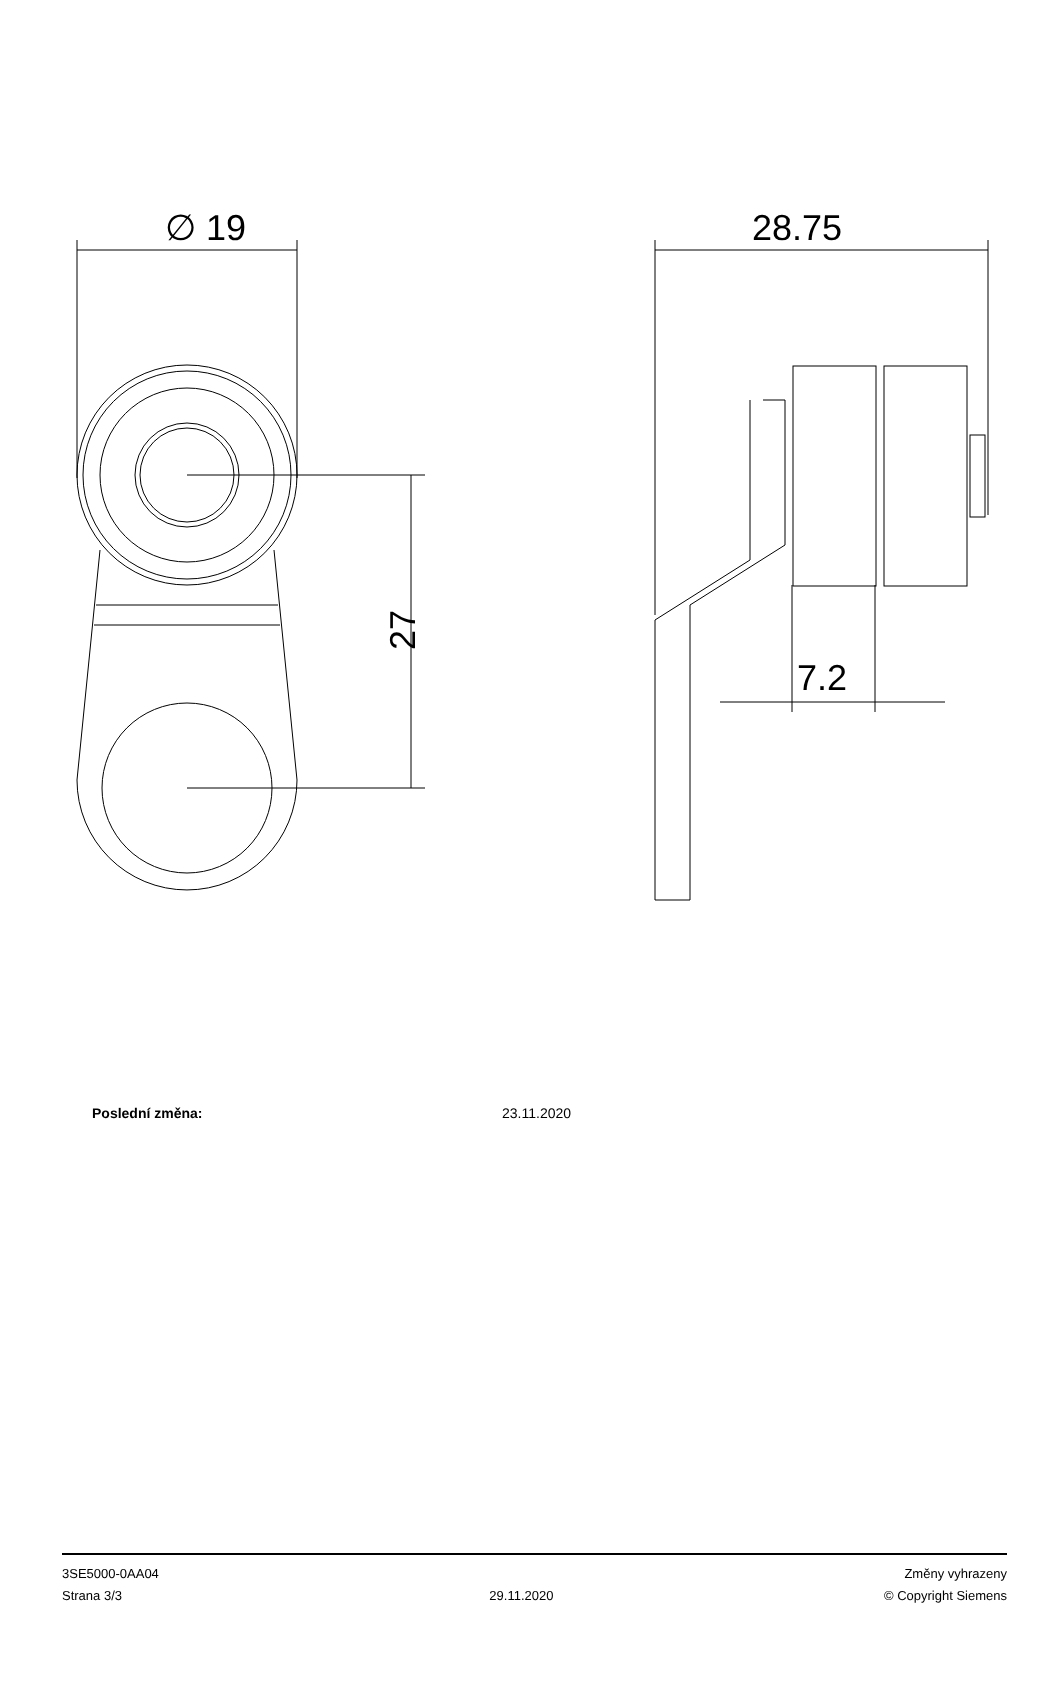∅ 19
27
28.75
7.2
Poslední změna: 23.11.2020
3SE5000-0AA04
Strana 3/3
29.11.2020
Změny vyhrazeny
© Copyright Siemens